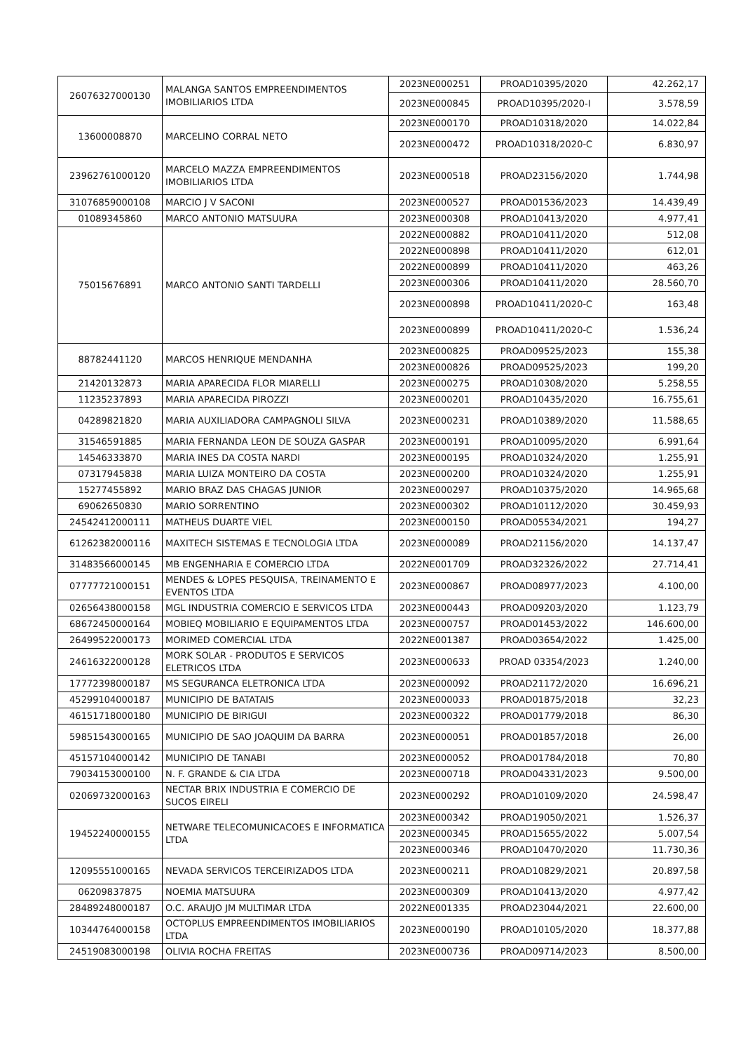| 26076327000130 | MALANGA SANTOS EMPREENDIMENTOS IMOBILIARIOS LTDA | 2023NE000251 | PROAD10395/2020 | 42.262,17 |
| | | 2023NE000845 | PROAD10395/2020-I | 3.578,59 |
| 13600008870 | MARCELINO CORRAL NETO | 2023NE000170 | PROAD10318/2020 | 14.022,84 |
| | | 2023NE000472 | PROAD10318/2020-C | 6.830,97 |
| 23962761000120 | MARCELO MAZZA EMPREENDIMENTOS IMOBILIARIOS LTDA | 2023NE000518 | PROAD23156/2020 | 1.744,98 |
| 31076859000108 | MARCIO J V SACONI | 2023NE000527 | PROAD01536/2023 | 14.439,49 |
| 01089345860 | MARCO ANTONIO MATSUURA | 2023NE000308 | PROAD10413/2020 | 4.977,41 |
| 75015676891 | MARCO ANTONIO SANTI TARDELLI | 2022NE000882 | PROAD10411/2020 | 512,08 |
| | | 2022NE000898 | PROAD10411/2020 | 612,01 |
| | | 2022NE000899 | PROAD10411/2020 | 463,26 |
| | | 2023NE000306 | PROAD10411/2020 | 28.560,70 |
| | | 2023NE000898 | PROAD10411/2020-C | 163,48 |
| | | 2023NE000899 | PROAD10411/2020-C | 1.536,24 |
| 88782441120 | MARCOS HENRIQUE MENDANHA | 2023NE000825 | PROAD09525/2023 | 155,38 |
| | | 2023NE000826 | PROAD09525/2023 | 199,20 |
| 21420132873 | MARIA APARECIDA FLOR MIARELLI | 2023NE000275 | PROAD10308/2020 | 5.258,55 |
| 11235237893 | MARIA APARECIDA PIROZZI | 2023NE000201 | PROAD10435/2020 | 16.755,61 |
| 04289821820 | MARIA AUXILIADORA CAMPAGNOLI SILVA | 2023NE000231 | PROAD10389/2020 | 11.588,65 |
| 31546591885 | MARIA FERNANDA LEON DE SOUZA GASPAR | 2023NE000191 | PROAD10095/2020 | 6.991,64 |
| 14546333870 | MARIA INES DA COSTA NARDI | 2023NE000195 | PROAD10324/2020 | 1.255,91 |
| 07317945838 | MARIA LUIZA MONTEIRO DA COSTA | 2023NE000200 | PROAD10324/2020 | 1.255,91 |
| 15277455892 | MARIO BRAZ DAS CHAGAS JUNIOR | 2023NE000297 | PROAD10375/2020 | 14.965,68 |
| 69062650830 | MARIO SORRENTINO | 2023NE000302 | PROAD10112/2020 | 30.459,93 |
| 24542412000111 | MATHEUS DUARTE VIEL | 2023NE000150 | PROAD05534/2021 | 194,27 |
| 61262382000116 | MAXITECH SISTEMAS E TECNOLOGIA LTDA | 2023NE000089 | PROAD21156/2020 | 14.137,47 |
| 31483566000145 | MB ENGENHARIA E COMERCIO LTDA | 2022NE001709 | PROAD32326/2022 | 27.714,41 |
| 07777721000151 | MENDES & LOPES PESQUISA, TREINAMENTO E EVENTOS LTDA | 2023NE000867 | PROAD08977/2023 | 4.100,00 |
| 02656438000158 | MGL INDUSTRIA COMERCIO E SERVICOS LTDA | 2023NE000443 | PROAD09203/2020 | 1.123,79 |
| 68672450000164 | MOBIEQ MOBILIARIO E EQUIPAMENTOS LTDA | 2023NE000757 | PROAD01453/2022 | 146.600,00 |
| 26499522000173 | MORIMED COMERCIAL LTDA | 2022NE001387 | PROAD03654/2022 | 1.425,00 |
| 24616322000128 | MORK SOLAR - PRODUTOS E SERVICOS ELETRICOS LTDA | 2023NE000633 | PROAD 03354/2023 | 1.240,00 |
| 17772398000187 | MS SEGURANCA ELETRONICA LTDA | 2023NE000092 | PROAD21172/2020 | 16.696,21 |
| 45299104000187 | MUNICIPIO DE BATATAIS | 2023NE000033 | PROAD01875/2018 | 32,23 |
| 46151718000180 | MUNICIPIO DE BIRIGUI | 2023NE000322 | PROAD01779/2018 | 86,30 |
| 59851543000165 | MUNICIPIO DE SAO JOAQUIM DA BARRA | 2023NE000051 | PROAD01857/2018 | 26,00 |
| 45157104000142 | MUNICIPIO DE TANABI | 2023NE000052 | PROAD01784/2018 | 70,80 |
| 79034153000100 | N. F. GRANDE & CIA LTDA | 2023NE000718 | PROAD04331/2023 | 9.500,00 |
| 02069732000163 | NECTAR BRIX INDUSTRIA E COMERCIO DE SUCOS EIRELI | 2023NE000292 | PROAD10109/2020 | 24.598,47 |
| 19452240000155 | NETWARE TELECOMUNICACOES E INFORMATICA LTDA | 2023NE000342 | PROAD19050/2021 | 1.526,37 |
| | | 2023NE000345 | PROAD15655/2022 | 5.007,54 |
| | | 2023NE000346 | PROAD10470/2020 | 11.730,36 |
| 12095551000165 | NEVADA SERVICOS TERCEIRIZADOS LTDA | 2023NE000211 | PROAD10829/2021 | 20.897,58 |
| 06209837875 | NOEMIA MATSUURA | 2023NE000309 | PROAD10413/2020 | 4.977,42 |
| 28489248000187 | O.C. ARAUJO JM MULTIMAR LTDA | 2022NE001335 | PROAD23044/2021 | 22.600,00 |
| 10344764000158 | OCTOPLUS EMPREENDIMENTOS IMOBILIARIOS LTDA | 2023NE000190 | PROAD10105/2020 | 18.377,88 |
| 24519083000198 | OLIVIA ROCHA FREITAS | 2023NE000736 | PROAD09714/2023 | 8.500,00 |